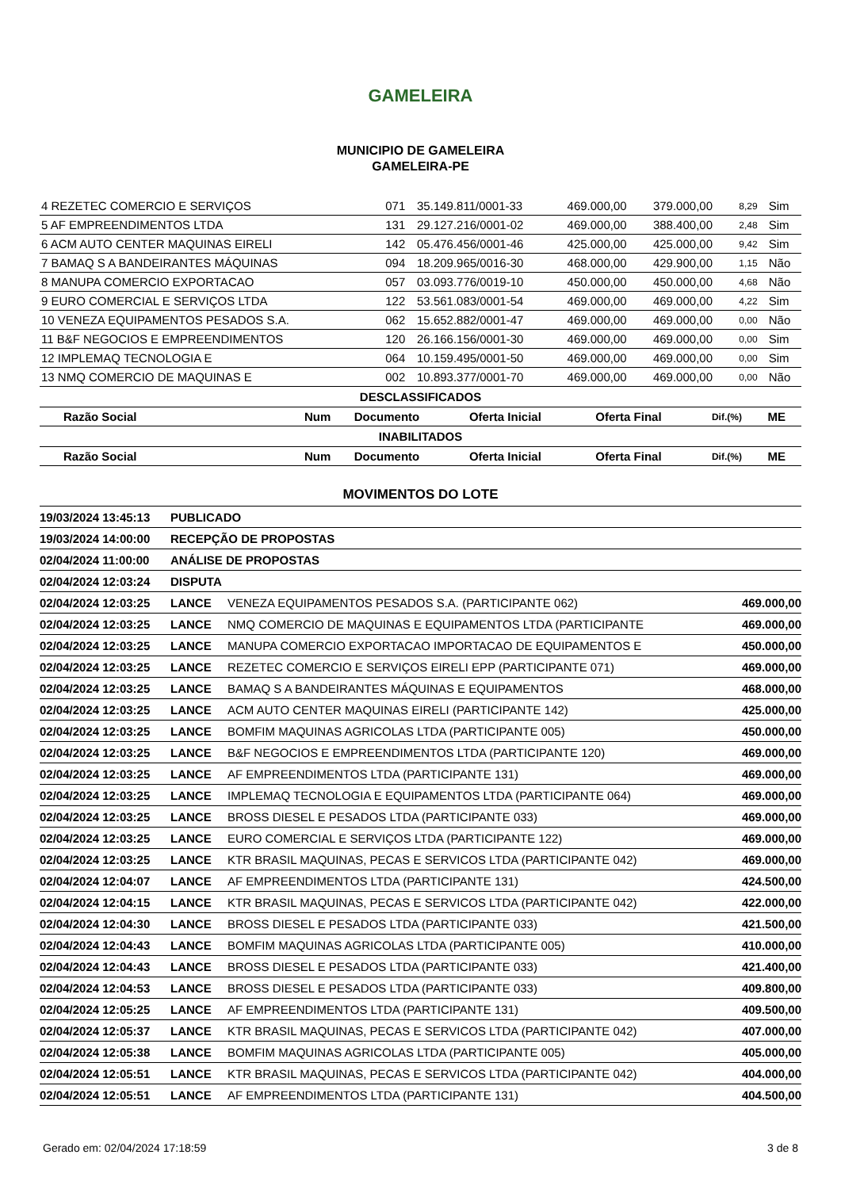GAMELEIRA
MUNICIPIO DE GAMELEIRA
GAMELEIRA-PE
| 4 REZETEC COMERCIO E SERVIÇOS | 071 | 35.149.811/0001-33 | 469.000,00 | 379.000,00 | 8,29 | Sim |
| 5 AF EMPREENDIMENTOS LTDA | 131 | 29.127.216/0001-02 | 469.000,00 | 388.400,00 | 2,48 | Sim |
| 6 ACM AUTO CENTER MAQUINAS EIRELI | 142 | 05.476.456/0001-46 | 425.000,00 | 425.000,00 | 9,42 | Sim |
| 7 BAMAQ S A BANDEIRANTES MÁQUINAS | 094 | 18.209.965/0016-30 | 468.000,00 | 429.900,00 | 1,15 | Não |
| 8 MANUPA COMERCIO EXPORTACAO | 057 | 03.093.776/0019-10 | 450.000,00 | 450.000,00 | 4,68 | Não |
| 9 EURO COMERCIAL E SERVIÇOS LTDA | 122 | 53.561.083/0001-54 | 469.000,00 | 469.000,00 | 4,22 | Sim |
| 10 VENEZA EQUIPAMENTOS PESADOS S.A. | 062 | 15.652.882/0001-47 | 469.000,00 | 469.000,00 | 0,00 | Não |
| 11 B&F NEGOCIOS E EMPREENDIMENTOS | 120 | 26.166.156/0001-30 | 469.000,00 | 469.000,00 | 0,00 | Sim |
| 12 IMPLEMAQ TECNOLOGIA E | 064 | 10.159.495/0001-50 | 469.000,00 | 469.000,00 | 0,00 | Sim |
| 13 NMQ COMERCIO DE MAQUINAS E | 002 | 10.893.377/0001-70 | 469.000,00 | 469.000,00 | 0,00 | Não |
DESCLASSIFICADOS
| Razão Social | Num | Documento | Oferta Inicial | Oferta Final | Dif.(%) | ME |
| --- | --- | --- | --- | --- | --- | --- |
INABILITADOS
| Razão Social | Num | Documento | Oferta Inicial | Oferta Final | Dif.(%) | ME |
| --- | --- | --- | --- | --- | --- | --- |
MOVIMENTOS DO LOTE
| 19/03/2024 13:45:13 | PUBLICADO | | |
| 19/03/2024 14:00:00 | RECEPÇÃO DE PROPOSTAS | | |
| 02/04/2024 11:00:00 | ANÁLISE DE PROPOSTAS | | |
| 02/04/2024 12:03:24 | DISPUTA | | |
| 02/04/2024 12:03:25 | LANCE | VENEZA EQUIPAMENTOS PESADOS S.A. (PARTICIPANTE 062) | 469.000,00 |
| 02/04/2024 12:03:25 | LANCE | NMQ COMERCIO DE MAQUINAS E EQUIPAMENTOS LTDA (PARTICIPANTE | 469.000,00 |
| 02/04/2024 12:03:25 | LANCE | MANUPA COMERCIO EXPORTACAO IMPORTACAO DE EQUIPAMENTOS E | 450.000,00 |
| 02/04/2024 12:03:25 | LANCE | REZETEC COMERCIO E SERVIÇOS EIRELI EPP (PARTICIPANTE 071) | 469.000,00 |
| 02/04/2024 12:03:25 | LANCE | BAMAQ S A BANDEIRANTES MÁQUINAS E EQUIPAMENTOS | 468.000,00 |
| 02/04/2024 12:03:25 | LANCE | ACM AUTO CENTER MAQUINAS EIRELI (PARTICIPANTE 142) | 425.000,00 |
| 02/04/2024 12:03:25 | LANCE | BOMFIM MAQUINAS AGRICOLAS LTDA (PARTICIPANTE 005) | 450.000,00 |
| 02/04/2024 12:03:25 | LANCE | B&F NEGOCIOS E EMPREENDIMENTOS LTDA (PARTICIPANTE 120) | 469.000,00 |
| 02/04/2024 12:03:25 | LANCE | AF EMPREENDIMENTOS LTDA (PARTICIPANTE 131) | 469.000,00 |
| 02/04/2024 12:03:25 | LANCE | IMPLEMAQ TECNOLOGIA E EQUIPAMENTOS LTDA (PARTICIPANTE 064) | 469.000,00 |
| 02/04/2024 12:03:25 | LANCE | BROSS DIESEL E PESADOS LTDA (PARTICIPANTE 033) | 469.000,00 |
| 02/04/2024 12:03:25 | LANCE | EURO COMERCIAL E SERVIÇOS LTDA (PARTICIPANTE 122) | 469.000,00 |
| 02/04/2024 12:03:25 | LANCE | KTR BRASIL MAQUINAS, PECAS E SERVICOS LTDA (PARTICIPANTE 042) | 469.000,00 |
| 02/04/2024 12:04:07 | LANCE | AF EMPREENDIMENTOS LTDA (PARTICIPANTE 131) | 424.500,00 |
| 02/04/2024 12:04:15 | LANCE | KTR BRASIL MAQUINAS, PECAS E SERVICOS LTDA (PARTICIPANTE 042) | 422.000,00 |
| 02/04/2024 12:04:30 | LANCE | BROSS DIESEL E PESADOS LTDA (PARTICIPANTE 033) | 421.500,00 |
| 02/04/2024 12:04:43 | LANCE | BOMFIM MAQUINAS AGRICOLAS LTDA (PARTICIPANTE 005) | 410.000,00 |
| 02/04/2024 12:04:43 | LANCE | BROSS DIESEL E PESADOS LTDA (PARTICIPANTE 033) | 421.400,00 |
| 02/04/2024 12:04:53 | LANCE | BROSS DIESEL E PESADOS LTDA (PARTICIPANTE 033) | 409.800,00 |
| 02/04/2024 12:05:25 | LANCE | AF EMPREENDIMENTOS LTDA (PARTICIPANTE 131) | 409.500,00 |
| 02/04/2024 12:05:37 | LANCE | KTR BRASIL MAQUINAS, PECAS E SERVICOS LTDA (PARTICIPANTE 042) | 407.000,00 |
| 02/04/2024 12:05:38 | LANCE | BOMFIM MAQUINAS AGRICOLAS LTDA (PARTICIPANTE 005) | 405.000,00 |
| 02/04/2024 12:05:51 | LANCE | KTR BRASIL MAQUINAS, PECAS E SERVICOS LTDA (PARTICIPANTE 042) | 404.000,00 |
| 02/04/2024 12:05:51 | LANCE | AF EMPREENDIMENTOS LTDA (PARTICIPANTE 131) | 404.500,00 |
Gerado em: 02/04/2024 17:18:59 3 de 8